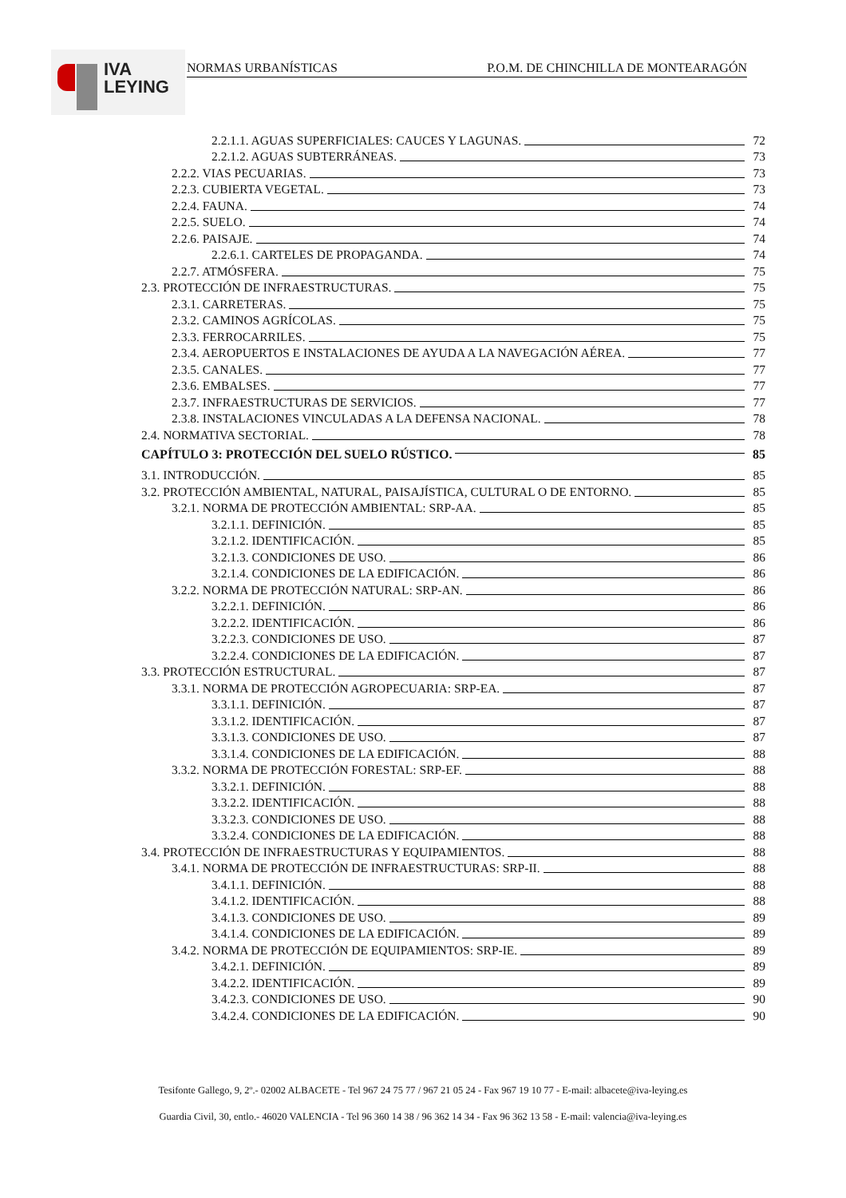IVA
LEYING
NORMAS URBANÍSTICAS P.O.M. DE CHINCHILLA DE MONTEARAGÓN
2.2.1.1. AGUAS SUPERFICIALES: CAUCES Y LAGUNAS. 72
2.2.1.2. AGUAS SUBTERRÁNEAS. 73
2.2.2. VIAS PECUARIAS. 73
2.2.3. CUBIERTA VEGETAL. 73
2.2.4. FAUNA. 74
2.2.5. SUELO. 74
2.2.6. PAISAJE. 74
2.2.6.1. CARTELES DE PROPAGANDA. 74
2.2.7. ATMÓSFERA. 75
2.3. PROTECCIÓN DE INFRAESTRUCTURAS. 75
2.3.1. CARRETERAS. 75
2.3.2. CAMINOS AGRÍCOLAS. 75
2.3.3. FERROCARRILES. 75
2.3.4. AEROPUERTOS E INSTALACIONES DE AYUDA A LA NAVEGACIÓN AÉREA. 77
2.3.5. CANALES. 77
2.3.6. EMBALSES. 77
2.3.7. INFRAESTRUCTURAS DE SERVICIOS. 77
2.3.8. INSTALACIONES VINCULADAS A LA DEFENSA NACIONAL. 78
2.4. NORMATIVA SECTORIAL. 78
CAPÍTULO 3: PROTECCIÓN DEL SUELO RÚSTICO. 85
3.1. INTRODUCCIÓN. 85
3.2. PROTECCIÓN AMBIENTAL, NATURAL, PAISAJÍSTICA, CULTURAL O DE ENTORNO. 85
3.2.1. NORMA DE PROTECCIÓN AMBIENTAL: SRP-AA. 85
3.2.1.1. DEFINICIÓN. 85
3.2.1.2. IDENTIFICACIÓN. 85
3.2.1.3. CONDICIONES DE USO. 86
3.2.1.4. CONDICIONES DE LA EDIFICACIÓN. 86
3.2.2. NORMA DE PROTECCIÓN NATURAL: SRP-AN. 86
3.2.2.1. DEFINICIÓN. 86
3.2.2.2. IDENTIFICACIÓN. 86
3.2.2.3. CONDICIONES DE USO. 87
3.2.2.4. CONDICIONES DE LA EDIFICACIÓN. 87
3.3. PROTECCIÓN ESTRUCTURAL. 87
3.3.1. NORMA DE PROTECCIÓN AGROPECUARIA: SRP-EA. 87
3.3.1.1. DEFINICIÓN. 87
3.3.1.2. IDENTIFICACIÓN. 87
3.3.1.3. CONDICIONES DE USO. 87
3.3.1.4. CONDICIONES DE LA EDIFICACIÓN. 88
3.3.2. NORMA DE PROTECCIÓN FORESTAL: SRP-EF. 88
3.3.2.1. DEFINICIÓN. 88
3.3.2.2. IDENTIFICACIÓN. 88
3.3.2.3. CONDICIONES DE USO. 88
3.3.2.4. CONDICIONES DE LA EDIFICACIÓN. 88
3.4. PROTECCIÓN DE INFRAESTRUCTURAS Y EQUIPAMIENTOS. 88
3.4.1. NORMA DE PROTECCIÓN DE INFRAESTRUCTURAS: SRP-II. 88
3.4.1.1. DEFINICIÓN. 88
3.4.1.2. IDENTIFICACIÓN. 88
3.4.1.3. CONDICIONES DE USO. 89
3.4.1.4. CONDICIONES DE LA EDIFICACIÓN. 89
3.4.2. NORMA DE PROTECCIÓN DE EQUIPAMIENTOS: SRP-IE. 89
3.4.2.1. DEFINICIÓN. 89
3.4.2.2. IDENTIFICACIÓN. 89
3.4.2.3. CONDICIONES DE USO. 90
3.4.2.4. CONDICIONES DE LA EDIFICACIÓN. 90
Tesifonte Gallego, 9, 2º.- 02002 ALBACETE - Tel 967 24 75 77 / 967 21 05 24 - Fax 967 19 10 77 - E-mail: albacete@iva-leying.es
Guardia Civil, 30, entlo.- 46020 VALENCIA - Tel 96 360 14 38 / 96 362 14 34 - Fax 96 362 13 58 - E-mail: valencia@iva-leying.es